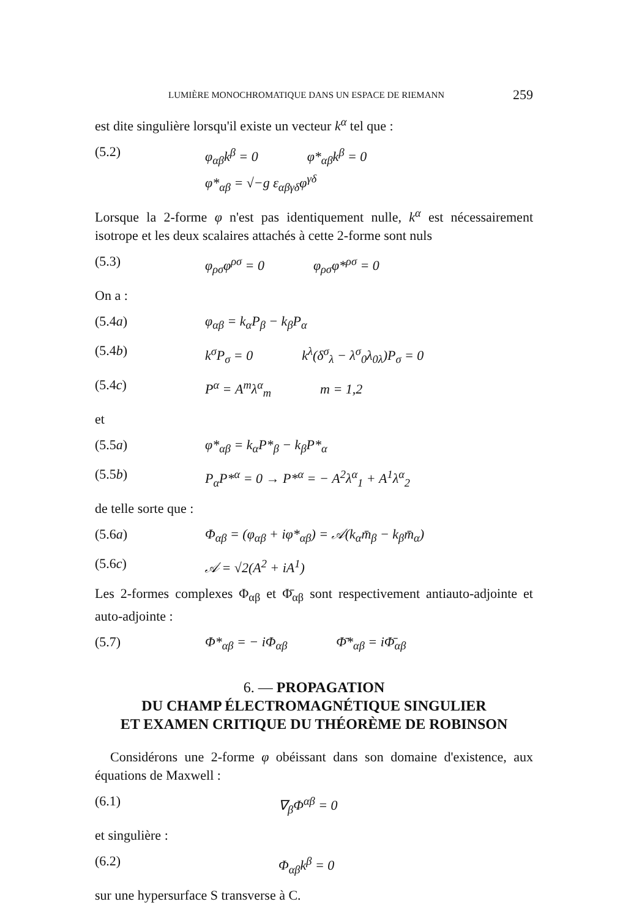LUMIÈRE MONOCHROMATIQUE DANS UN ESPACE DE RIEMANN 259
est dite singulière lorsqu'il existe un vecteur k<sup>α</sup> tel que :
(5.2) φ<sub>αβ</sub>k<sup>β</sup> = 0 φ*<sub>αβ</sub>k<sup>β</sup> = 0
φ*<sub>αβ</sub> = √−g ε<sub>αβγδ</sub>φ<sup>γδ</sup>
Lorsque la 2-forme φ n'est pas identiquement nulle, k<sup>α</sup> est nécessairement isotrope et les deux scalaires attachés à cette 2-forme sont nuls
(5.3) φ<sub>ρσ</sub>φ<sup>ρσ</sup> = 0 φ<sub>ρσ</sub>φ*<sup>ρσ</sup> = 0
On a :
(5.4a) φ<sub>αβ</sub> = k<sub>α</sub>P<sub>β</sub> − k<sub>β</sub>P<sub>α</sub>
(5.4b) k<sup>σ</sup>P<sub>σ</sub> = 0 k<sup>λ</sup>(δ<sup>σ</sup><sub>λ</sub> − λ<sup>σ</sup><sub>0</sub>λ<sub>0λ</sub>)P<sub>σ</sub> = 0
(5.4c) P<sup>α</sup> = A<sup>m</sup>λ<sup>α</sup><sub>m</sub> m = 1,2
et
(5.5a) φ*<sub>αβ</sub> = k<sub>α</sub>P*<sub>β</sub> − k<sub>β</sub>P*<sub>α</sub>
(5.5b) P<sub>α</sub>P*<sup>α</sup> = 0 → P*<sup>α</sup> = − A<sup>2</sup>λ<sup>α</sup><sub>1</sub> + A<sup>1</sup>λ<sup>α</sup><sub>2</sub>
de telle sorte que :
(5.6a) Φ<sub>αβ</sub> = (φ<sub>αβ</sub> + iφ*<sub>αβ</sub>) = 𝒜(k<sub>α</sub>m̄<sub>β</sub> − k<sub>β</sub>m̄<sub>α</sub>)
(5.6c) 𝒜 = √2(A<sup>2</sup> + iA<sup>1</sup>)
Les 2-formes complexes Φ<sub>αβ</sub> et Φ̄<sub>αβ</sub> sont respectivement antiauto-adjointe et auto-adjointe :
(5.7) Φ*<sub>αβ</sub> = − iΦ<sub>αβ</sub> Φ̄*<sub>αβ</sub> = iΦ̄<sub>αβ</sub>
6. — PROPAGATION
DU CHAMP ÉLECTROMAGNÉTIQUE SINGULIER
ET EXAMEN CRITIQUE DU THÉORÈME DE ROBINSON
Considérons une 2-forme φ obéissant dans son domaine d'existence, aux équations de Maxwell :
(6.1) ∇<sub>β</sub>Φ<sup>αβ</sup> = 0
et singulière :
(6.2) Φ<sub>αβ</sub>k<sup>β</sup> = 0
sur une hypersurface S transverse à C.